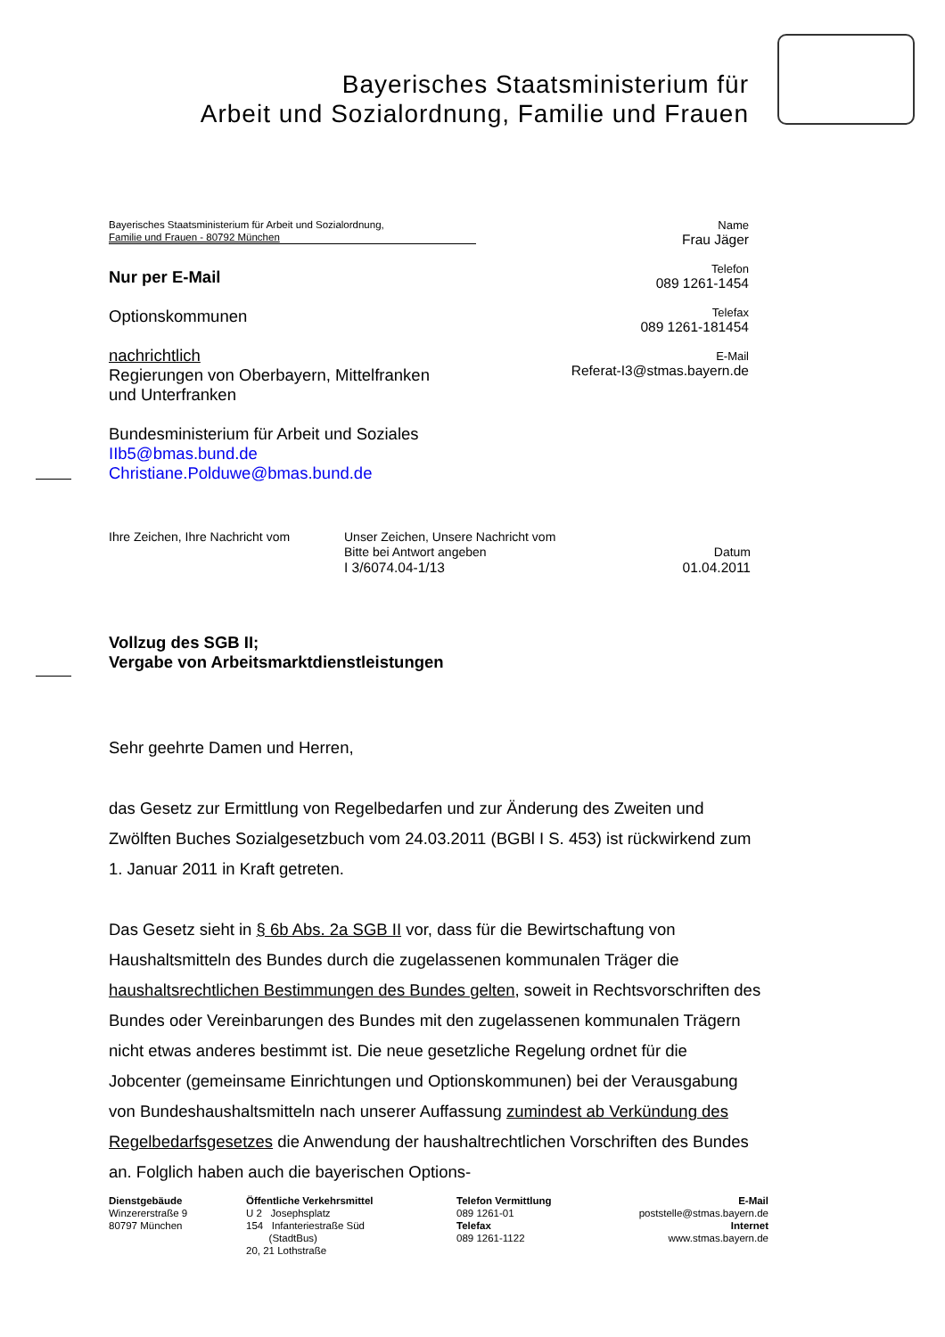Bayerisches Staatsministerium für
Arbeit und Sozialordnung, Familie und Frauen
Bayerisches Staatsministerium für Arbeit und Sozialordnung,
Familie und Frauen - 80792 München
Nur per E-Mail
Optionskommunen
nachrichtlich
Regierungen von Oberbayern, Mittelfranken
und Unterfranken
Bundesministerium für Arbeit und Soziales
IIb5@bmas.bund.de
Christiane.Polduwe@bmas.bund.de
Name
Frau Jäger
Telefon
089 1261-1454
Telefax
089 1261-181454
E-Mail
Referat-I3@stmas.bayern.de
Ihre Zeichen, Ihre Nachricht vom
Unser Zeichen, Unsere Nachricht vom
Bitte bei Antwort angeben
I 3/6074.04-1/13
Datum
01.04.2011
Vollzug des SGB II;
Vergabe von Arbeitsmarktdienstleistungen
Sehr geehrte Damen und Herren,
das Gesetz zur Ermittlung von Regelbedarfen und zur Änderung des Zweiten und Zwölften Buches Sozialgesetzbuch vom 24.03.2011 (BGBl I S. 453) ist rückwirkend zum 1. Januar 2011 in Kraft getreten.
Das Gesetz sieht in § 6b Abs. 2a SGB II vor, dass für die Bewirtschaftung von Haushaltsmitteln des Bundes durch die zugelassenen kommunalen Träger die haushaltsrechtlichen Bestimmungen des Bundes gelten, soweit in Rechtsvorschriften des Bundes oder Vereinbarungen des Bundes mit den zugelassenen kommunalen Trägern nicht etwas anderes bestimmt ist. Die neue gesetzliche Regelung ordnet für die Jobcenter (gemeinsame Einrichtungen und Optionskommunen) bei der Verausgabung von Bundeshaushaltsmitteln nach unserer Auffassung zumindest ab Verkündung des Regelbedarfsgesetzes die Anwendung der haushaltrechtlichen Vorschriften des Bundes an. Folglich haben auch die bayerischen Options-
Dienstgebäude
Winzererstraße 9
80797 München
Öffentliche Verkehrsmittel
U 2 Josephsplatz
154 Infanteriestraße Süd
(StadtBus)
20, 21 Lothstraße
Telefon Vermittlung
089 1261-01
Telefax
089 1261-1122
E-Mail
poststelle@stmas.bayern.de
Internet
www.stmas.bayern.de